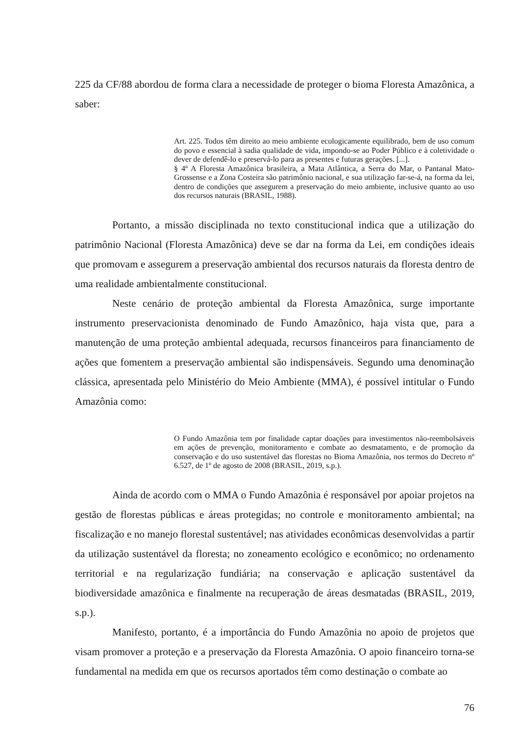225 da CF/88 abordou de forma clara a necessidade de proteger o bioma Floresta Amazônica, a saber:
Art. 225. Todos têm direito ao meio ambiente ecologicamente equilibrado, bem de uso comum do povo e essencial à sadia qualidade de vida, impondo-se ao Poder Público e à coletividade o dever de defendê-lo e preservá-lo para as presentes e futuras gerações. [...].
§ 4º A Floresta Amazônica brasileira, a Mata Atlântica, a Serra do Mar, o Pantanal Mato-Grossense e a Zona Costeira são patrimônio nacional, e sua utilização far-se-á, na forma da lei, dentro de condições que assegurem a preservação do meio ambiente, inclusive quanto ao uso dos recursos naturais (BRASIL, 1988).
Portanto, a missão disciplinada no texto constitucional indica que a utilização do patrimônio Nacional (Floresta Amazônica) deve se dar na forma da Lei, em condições ideais que promovam e assegurem a preservação ambiental dos recursos naturais da floresta dentro de uma realidade ambientalmente constitucional.
Neste cenário de proteção ambiental da Floresta Amazônica, surge importante instrumento preservacionista denominado de Fundo Amazônico, haja vista que, para a manutenção de uma proteção ambiental adequada, recursos financeiros para financiamento de ações que fomentem a preservação ambiental são indispensáveis. Segundo uma denominação clássica, apresentada pelo Ministério do Meio Ambiente (MMA), é possível intitular o Fundo Amazônia como:
O Fundo Amazônia tem por finalidade captar doações para investimentos não-reembolsáveis em ações de prevenção, monitoramento e combate ao desmatamento, e de promoção da conservação e do uso sustentável das florestas no Bioma Amazônia, nos termos do Decreto nº 6.527, de 1º de agosto de 2008 (BRASIL, 2019, s.p.).
Ainda de acordo com o MMA o Fundo Amazônia é responsável por apoiar projetos na gestão de florestas públicas e áreas protegidas; no controle e monitoramento ambiental; na fiscalização e no manejo florestal sustentável; nas atividades econômicas desenvolvidas a partir da utilização sustentável da floresta; no zoneamento ecológico e econômico; no ordenamento territorial e na regularização fundiária; na conservação e aplicação sustentável da biodiversidade amazônica e finalmente na recuperação de áreas desmatadas (BRASIL, 2019, s.p.).
Manifesto, portanto, é a importância do Fundo Amazônia no apoio de projetos que visam promover a proteção e a preservação da Floresta Amazônia. O apoio financeiro torna-se fundamental na medida em que os recursos aportados têm como destinação o combate ao
76